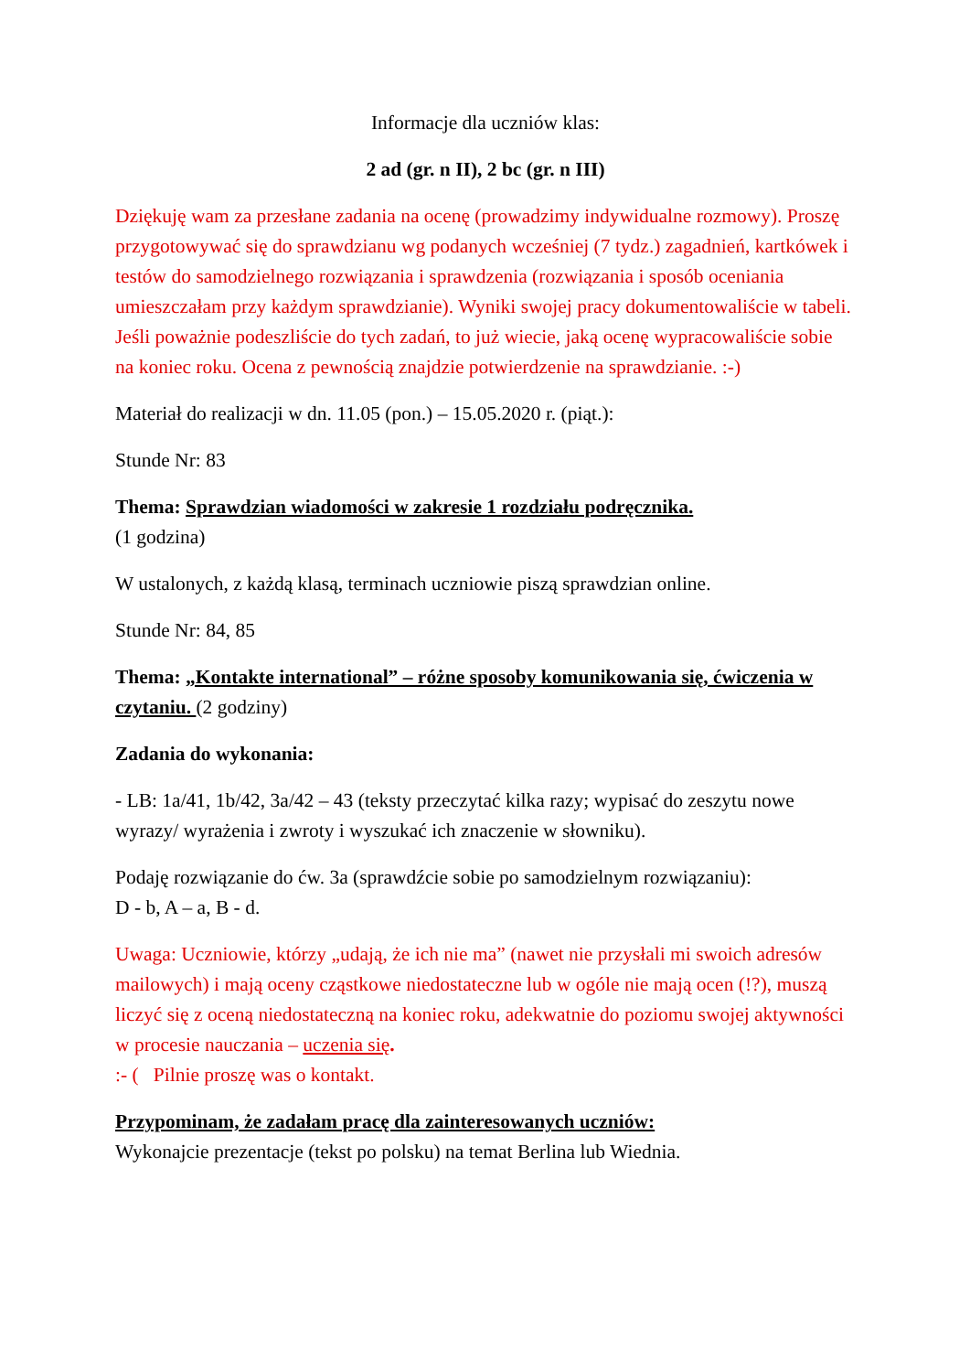Informacje dla uczniów klas:
2 ad (gr. n II), 2 bc (gr. n III)
Dziękuję wam za przesłane zadania na ocenę (prowadzimy indywidualne rozmowy). Proszę przygotowywać się do sprawdzianu wg podanych wcześniej (7 tydz.) zagadnień, kartkówek i testów do samodzielnego rozwiązania i sprawdzenia (rozwiązania i sposób oceniania umieszczałam przy każdym sprawdzianie). Wyniki swojej pracy dokumentowaliście w tabeli. Jeśli poważnie podeszliście do tych zadań, to już wiecie, jaką ocenę wypracowaliście sobie na koniec roku. Ocena z pewnością znajdzie potwierdzenie na sprawdzianie. :-)
Materiał do realizacji w dn. 11.05 (pon.) – 15.05.2020 r. (piąt.):
Stunde Nr: 83
Thema: Sprawdzian wiadomości w zakresie 1 rozdziału podręcznika.
(1 godzina)
W ustalonych, z każdą klasą, terminach uczniowie piszą sprawdzian online.
Stunde Nr: 84, 85
Thema: „Kontakte international” – różne sposoby komunikowania się, ćwiczenia w czytaniu. (2 godziny)
Zadania do wykonania:
- LB: 1a/41, 1b/42, 3a/42 – 43 (teksty przeczytać kilka razy; wypisać do zeszytu nowe wyrazy/ wyrażenia i zwroty i wyszukać ich znaczenie w słowniku).
Podaję rozwiązanie do ćw. 3a (sprawdźcie sobie po samodzielnym rozwiązaniu):
D - b, A – a, B - d.
Uwaga: Uczniowie, którzy „udają, że ich nie ma” (nawet nie przysłali mi swoich adresów mailowych) i mają oceny cząstkowe niedostateczne lub w ogóle nie mają ocen (!?), muszą liczyć się z oceną niedostateczną na koniec roku, adekwatnie do poziomu swojej aktywności w procesie nauczania – uczenia się.
:- ( Pilnie proszę was o kontakt.
Przypominam, że zadałam pracę dla zainteresowanych uczniów:
Wykonajcie prezentacje (tekst po polsku) na temat Berlina lub Wiednia.